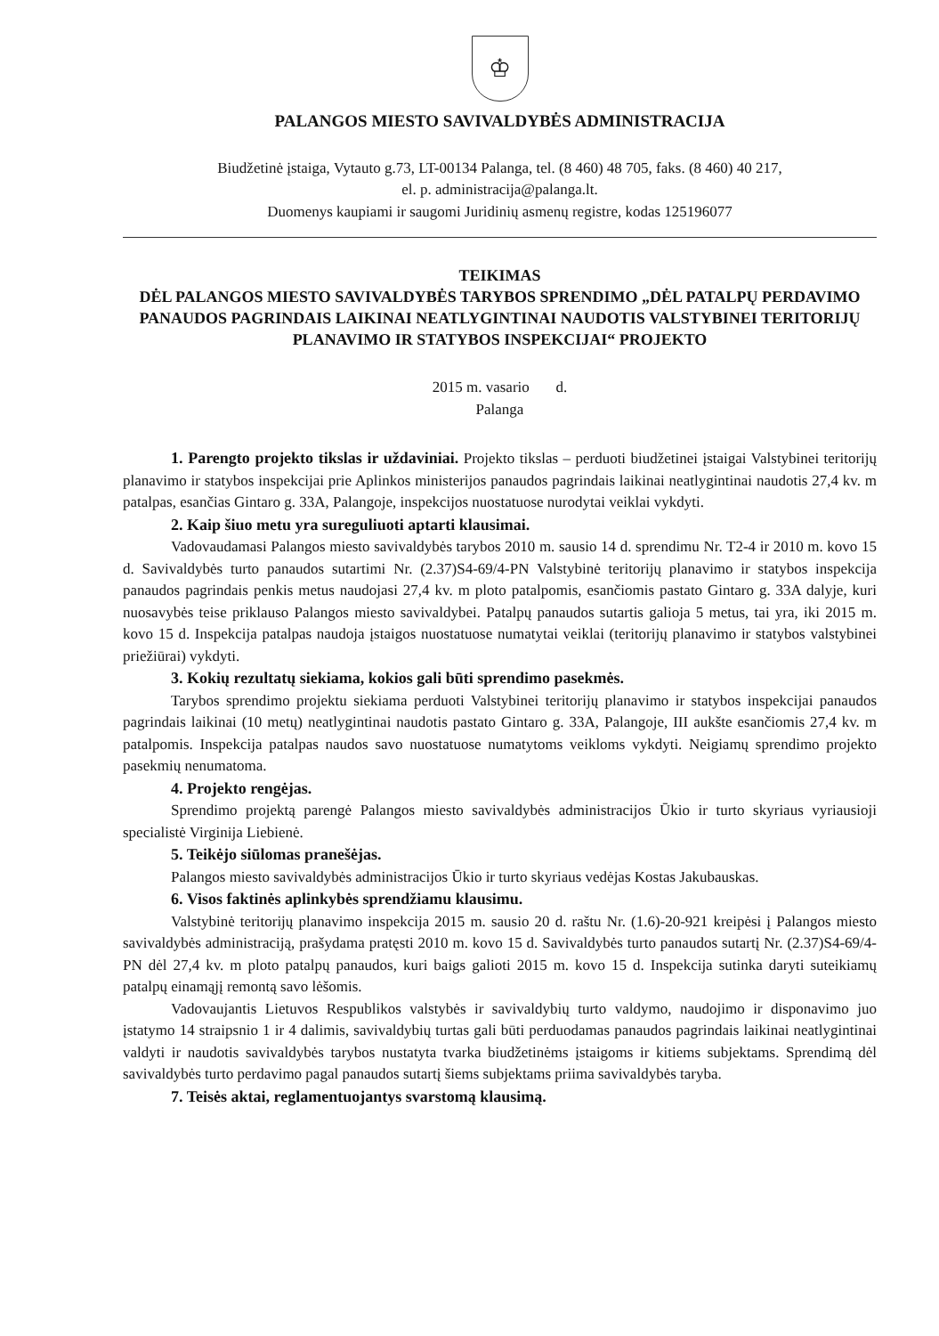♔
PALANGOS MIESTO SAVIVALDYBĖS ADMINISTRACIJA
Biudžetinė įstaiga, Vytauto g.73, LT-00134 Palanga, tel. (8 460) 48 705, faks. (8 460) 40 217,
el. p. administracija@palanga.lt.
Duomenys kaupiami ir saugomi Juridinių asmenų registre, kodas 125196077
TEIKIMAS
DĖL PALANGOS MIESTO SAVIVALDYBĖS TARYBOS SPRENDIMO „DĖL PATALPŲ PERDAVIMO PANAUDOS PAGRINDAIS LAIKINAI NEATLYGINTINAI NAUDOTIS VALSTYBINEI TERITORIJŲ PLANAVIMO IR STATYBOS INSPEKCIJAI“ PROJEKTO
2015 m. vasario d.
Palanga
1. Parengto projekto tikslas ir uždaviniai. Projekto tikslas – perduoti biudžetinei įstaigai Valstybinei teritorijų planavimo ir statybos inspekcijai prie Aplinkos ministerijos panaudos pagrindais laikinai neatlygintinai naudotis 27,4 kv. m patalpas, esančias Gintaro g. 33A, Palangoje, inspekcijos nuostatuose nurodytai veiklai vykdyti.
2. Kaip šiuo metu yra sureguliuoti aptarti klausimai.
Vadovaudamasi Palangos miesto savivaldybės tarybos 2010 m. sausio 14 d. sprendimu Nr. T2-4 ir 2010 m. kovo 15 d. Savivaldybės turto panaudos sutartimi Nr. (2.37)S4-69/4-PN Valstybinė teritorijų planavimo ir statybos inspekcija panaudos pagrindais penkis metus naudojasi 27,4 kv. m ploto patalpomis, esančiomis pastato Gintaro g. 33A dalyje, kuri nuosavybės teise priklauso Palangos miesto savivaldybei. Patalpų panaudos sutartis galioja 5 metus, tai yra, iki 2015 m. kovo 15 d. Inspekcija patalpas naudoja įstaigos nuostatuose numatytai veiklai (teritorijų planavimo ir statybos valstybinei priežiūrai) vykdyti.
3. Kokių rezultatų siekiama, kokios gali būti sprendimo pasekmės.
Tarybos sprendimo projektu siekiama perduoti Valstybinei teritorijų planavimo ir statybos inspekcijai panaudos pagrindais laikinai (10 metų) neatlygintinai naudotis pastato Gintaro g. 33A, Palangoje, III aukšte esančiomis 27,4 kv. m patalpomis. Inspekcija patalpas naudos savo nuostatuose numatytoms veikloms vykdyti. Neigiamų sprendimo projekto pasekmių nenumatoma.
4. Projekto rengėjas.
Sprendimo projektą parengė Palangos miesto savivaldybės administracijos Ūkio ir turto skyriaus vyriausioji specialistė Virginija Liebienė.
5. Teikėjo siūlomas pranešėjas.
Palangos miesto savivaldybės administracijos Ūkio ir turto skyriaus vedėjas Kostas Jakubauskas.
6. Visos faktinės aplinkybės sprendžiamu klausimu.
Valstybinė teritorijų planavimo inspekcija 2015 m. sausio 20 d. raštu Nr. (1.6)-20-921 kreipėsi į Palangos miesto savivaldybės administraciją, prašydama pratęsti 2010 m. kovo 15 d. Savivaldybės turto panaudos sutartį Nr. (2.37)S4-69/4-PN dėl 27,4 kv. m ploto patalpų panaudos, kuri baigs galioti 2015 m. kovo 15 d. Inspekcija sutinka daryti suteikiamų patalpų einamąjį remontą savo lėšomis.
Vadovaujantis Lietuvos Respublikos valstybės ir savivaldybių turto valdymo, naudojimo ir disponavimo juo įstatymo 14 straipsnio 1 ir 4 dalimis, savivaldybių turtas gali būti perduodamas panaudos pagrindais laikinai neatlygintinai valdyti ir naudotis savivaldybės tarybos nustatyta tvarka biudžetinėms įstaigoms ir kitiems subjektams. Sprendimą dėl savivaldybės turto perdavimo pagal panaudos sutartį šiems subjektams priima savivaldybės taryba.
7. Teisės aktai, reglamentuojantys svarstomą klausimą.